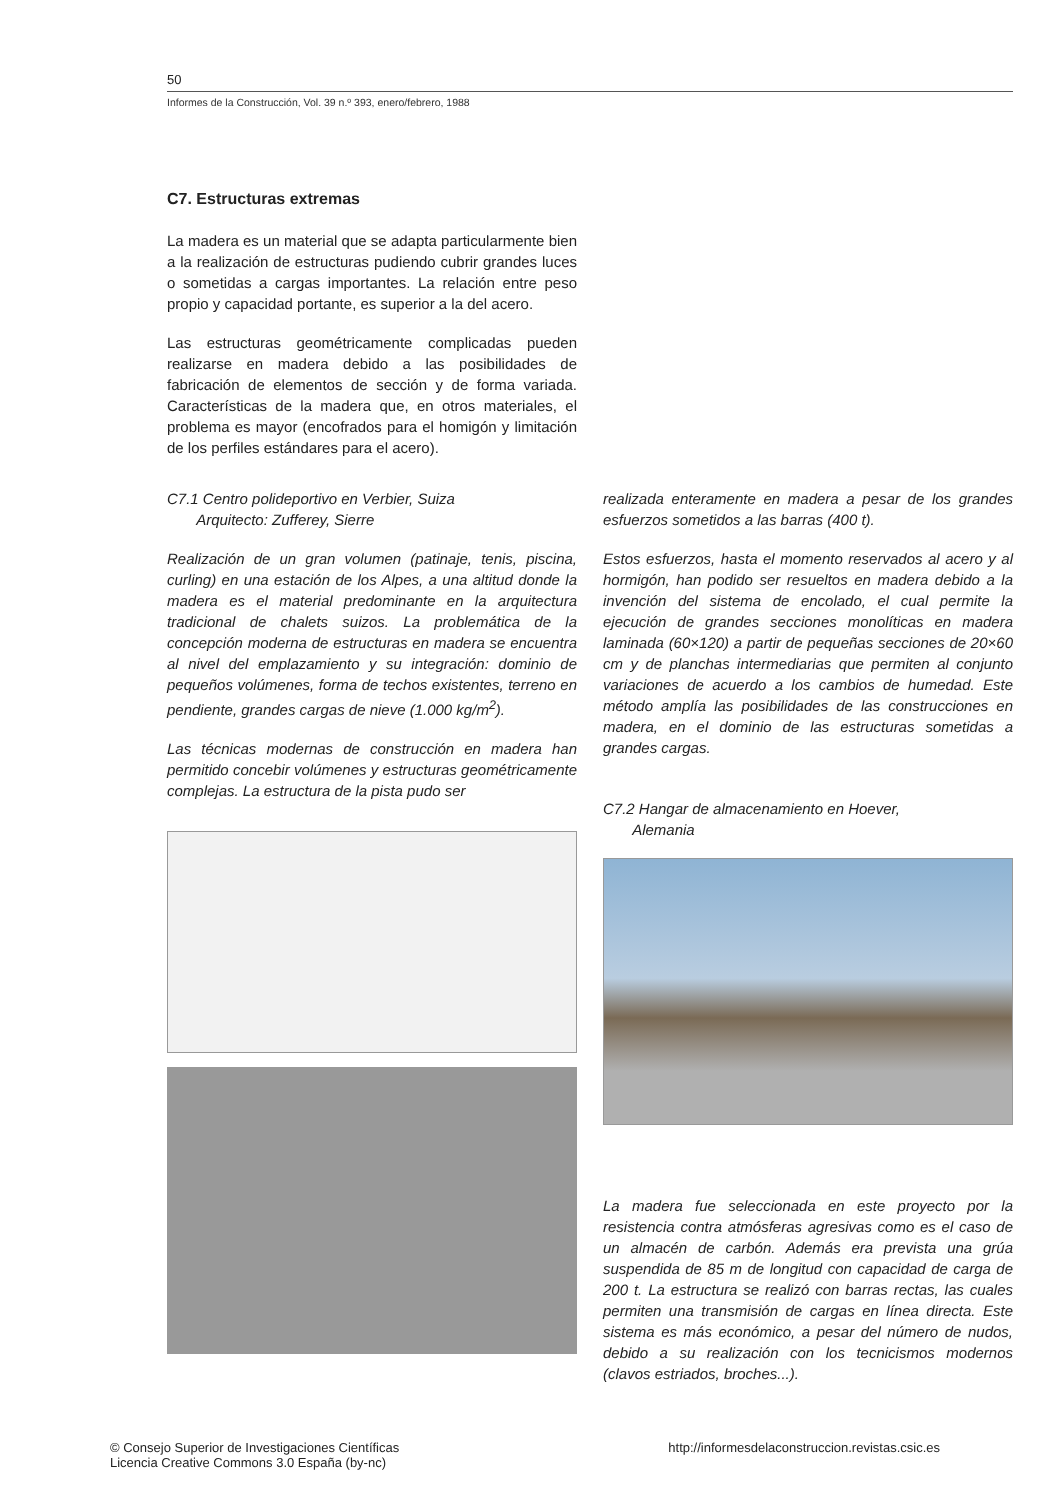50
Informes de la Construcción, Vol. 39 n.º 393, enero/febrero, 1988
C7. Estructuras extremas
La madera es un material que se adapta particularmente bien a la realización de estructuras pudiendo cubrir grandes luces o sometidas a cargas importantes. La relación entre peso propio y capacidad portante, es superior a la del acero.
Las estructuras geométricamente complicadas pueden realizarse en madera debido a las posibilidades de fabricación de elementos de sección y de forma variada. Características de la madera que, en otros materiales, el problema es mayor (encofrados para el homigón y limitación de los perfiles estándares para el acero).
C7.1 Centro polideportivo en Verbier, Suiza
Arquitecto: Zufferey, Sierre
Realización de un gran volumen (patinaje, tenis, piscina, curling) en una estación de los Alpes, a una altitud donde la madera es el material predominante en la arquitectura tradicional de chalets suizos. La problemática de la concepción moderna de estructuras en madera se encuentra al nivel del emplazamiento y su integración: dominio de pequeños volúmenes, forma de techos existentes, terreno en pendiente, grandes cargas de nieve (1.000 kg/m<sup>2</sup>).
Las técnicas modernas de construcción en madera han permitido concebir volúmenes y estructuras geométricamente complejas. La estructura de la pista pudo ser
realizada enteramente en madera a pesar de los grandes esfuerzos sometidos a las barras (400 t).
Estos esfuerzos, hasta el momento reservados al acero y al hormigón, han podido ser resueltos en madera debido a la invención del sistema de encolado, el cual permite la ejecución de grandes secciones monolíticas en madera laminada (60×120) a partir de pequeñas secciones de 20×60 cm y de planchas intermediarias que permiten al conjunto variaciones de acuerdo a los cambios de humedad. Este método amplía las posibilidades de las construcciones en madera, en el dominio de las estructuras sometidas a grandes cargas.
C7.2 Hangar de almacenamiento en Hoever,
Alemania
La madera fue seleccionada en este proyecto por la resistencia contra atmósferas agresivas como es el caso de un almacén de carbón. Además era prevista una grúa suspendida de 85 m de longitud con capacidad de carga de 200 t. La estructura se realizó con barras rectas, las cuales permiten una transmisión de cargas en línea directa. Este sistema es más económico, a pesar del número de nudos, debido a su realización con los tecnicismos modernos (clavos estriados, broches...).
© Consejo Superior de Investigaciones Científicas
Licencia Creative Commons 3.0 España (by-nc)
http://informesdelaconstruccion.revistas.csic.es